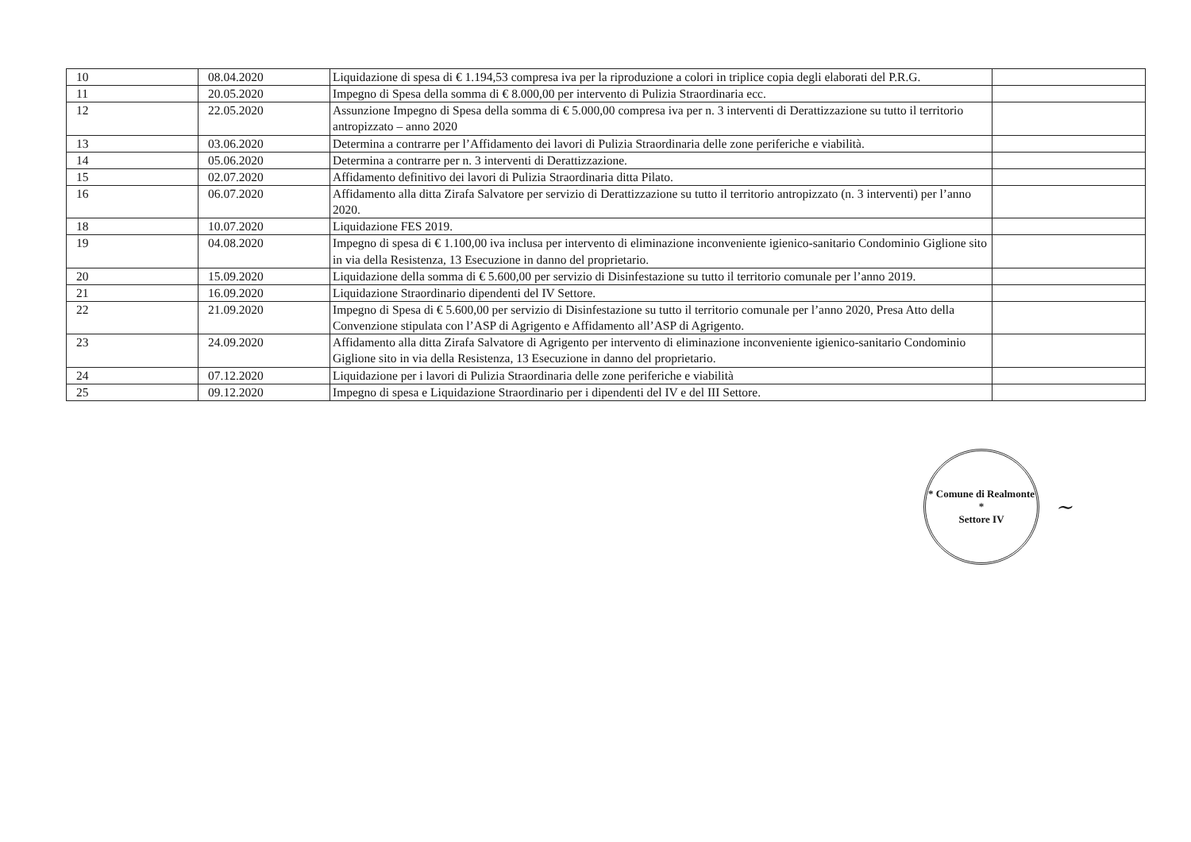| 10 | 08.04.2020 | Liquidazione di spesa di € 1.194,53 compresa iva per la riproduzione a colori in triplice copia degli elaborati del P.R.G. | |
| 11 | 20.05.2020 | Impegno di Spesa della somma di € 8.000,00 per intervento di Pulizia Straordinaria ecc. | |
| 12 | 22.05.2020 | Assunzione Impegno di Spesa della somma di € 5.000,00 compresa iva per n. 3 interventi di Derattizzazione su tutto il territorio antropizzato – anno 2020 | |
| 13 | 03.06.2020 | Determina a contrarre per l’Affidamento dei lavori di Pulizia Straordinaria delle zone periferiche e viabilità. | |
| 14 | 05.06.2020 | Determina a contrarre per n. 3 interventi di Derattizzazione. | |
| 15 | 02.07.2020 | Affidamento definitivo dei lavori di Pulizia Straordinaria ditta Pilato. | |
| 16 | 06.07.2020 | Affidamento alla ditta Zirafa Salvatore per servizio di Derattizzazione su tutto il territorio antropizzato (n. 3 interventi) per l’anno 2020. | |
| 18 | 10.07.2020 | Liquidazione FES 2019. | |
| 19 | 04.08.2020 | Impegno di spesa di € 1.100,00 iva inclusa per intervento di eliminazione inconveniente igienico-sanitario Condominio Giglione sito in via della Resistenza, 13 Esecuzione in danno del proprietario. | |
| 20 | 15.09.2020 | Liquidazione della somma di € 5.600,00 per servizio di Disinfestazione su tutto il territorio comunale per l’anno 2019. | |
| 21 | 16.09.2020 | Liquidazione Straordinario dipendenti del IV Settore. | |
| 22 | 21.09.2020 | Impegno di Spesa di € 5.600,00 per servizio di Disinfestazione su tutto il territorio comunale per l’anno 2020, Presa Atto della Convenzione stipulata con l’ASP di Agrigento e Affidamento all’ASP di Agrigento. | |
| 23 | 24.09.2020 | Affidamento alla ditta Zirafa Salvatore di Agrigento per intervento di eliminazione inconveniente igienico-sanitario Condominio Giglione sito in via della Resistenza, 13 Esecuzione in danno del proprietario. | |
| 24 | 07.12.2020 | Liquidazione per i lavori di Pulizia Straordinaria delle zone periferiche e viabilità | |
| 25 | 09.12.2020 | Impegno di spesa e Liquidazione Straordinario per i dipendenti del IV e del III Settore. | |
* Comune di Realmonte *
Settore IV
~